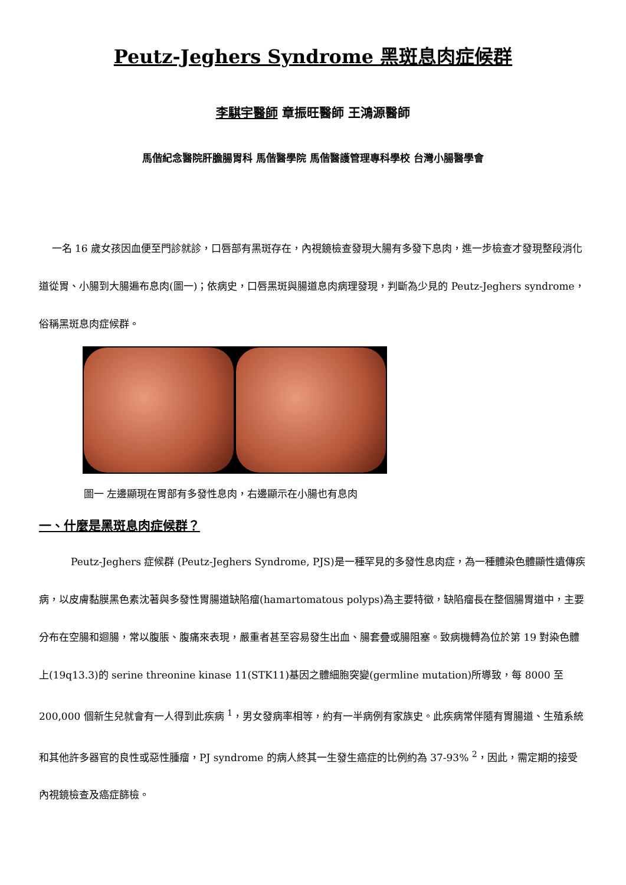Peutz-Jeghers Syndrome 黑斑息肉症候群
李騏宇醫師 章振旺醫師 王鴻源醫師
馬偕紀念醫院肝膽腸胃科 馬偕醫學院 馬偕醫護管理專科學校 台灣小腸醫學會
一名 16 歲女孩因血便至門診就診，口唇部有黑斑存在，內視鏡檢查發現大腸有多發下息肉，進一步檢查才發現整段消化道從胃、小腸到大腸遍布息肉(圖一)；依病史，口唇黑斑與腸道息肉病理發現，判斷為少見的 Peutz-Jeghers syndrome，俗稱黑斑息肉症候群。
圖一 左邊顯現在胃部有多發性息肉，右邊顯示在小腸也有息肉
一、什麼是黑斑息肉症候群？
Peutz-Jeghers 症候群 (Peutz-Jeghers Syndrome, PJS)是一種罕見的多發性息肉症，為一種體染色體顯性遺傳疾病，以皮膚黏膜黑色素沈著與多發性胃腸道缺陷瘤(hamartomatous polyps)為主要特徵，缺陷瘤長在整個腸胃道中，主要分布在空腸和迴腸，常以腹脹、腹痛來表現，嚴重者甚至容易發生出血、腸套疊或腸阻塞。致病機轉為位於第 19 對染色體上(19q13.3)的 serine threonine kinase 11(STK11)基因之體細胞突變(germline mutation)所導致，每 8000 至 200,000 個新生兒就會有一人得到此疾病 <sup>1</sup>，男女發病率相等，約有一半病例有家族史。此疾病常伴隨有胃腸道、生殖系統和其他許多器官的良性或惡性腫瘤，PJ syndrome 的病人終其一生發生癌症的比例約為 37-93% <sup>2</sup>，因此，需定期的接受內視鏡檢查及癌症篩檢。